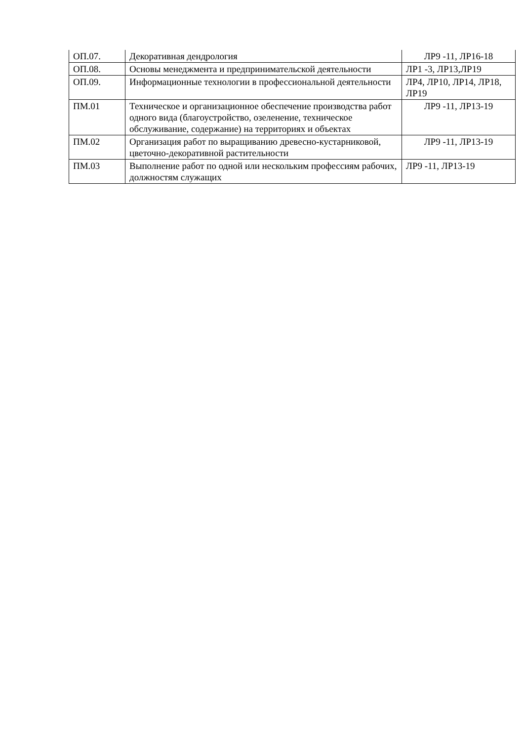| ОП.07. | Декоративная дендрология | ЛР9 -11, ЛР16-18 |
| ОП.08. | Основы менеджмента и предпринимательской деятельности | ЛР1 -3, ЛР13,ЛР19 |
| ОП.09. | Информационные технологии в профессиональной деятельности | ЛР4, ЛР10, ЛР14, ЛР18, ЛР19 |
| ПМ.01 | Техническое и организационное обеспечение производства работ одного вида (благоустройство, озеленение, техническое обслуживание, содержание) на территориях и объектах | ЛР9 -11, ЛР13-19 |
| ПМ.02 | Организация работ по выращиванию древесно-кустарниковой, цветочно-декоративной растительности | ЛР9 -11, ЛР13-19 |
| ПМ.03 | Выполнение работ по одной или нескольким профессиям рабочих, должностям служащих | ЛР9 -11, ЛР13-19 |